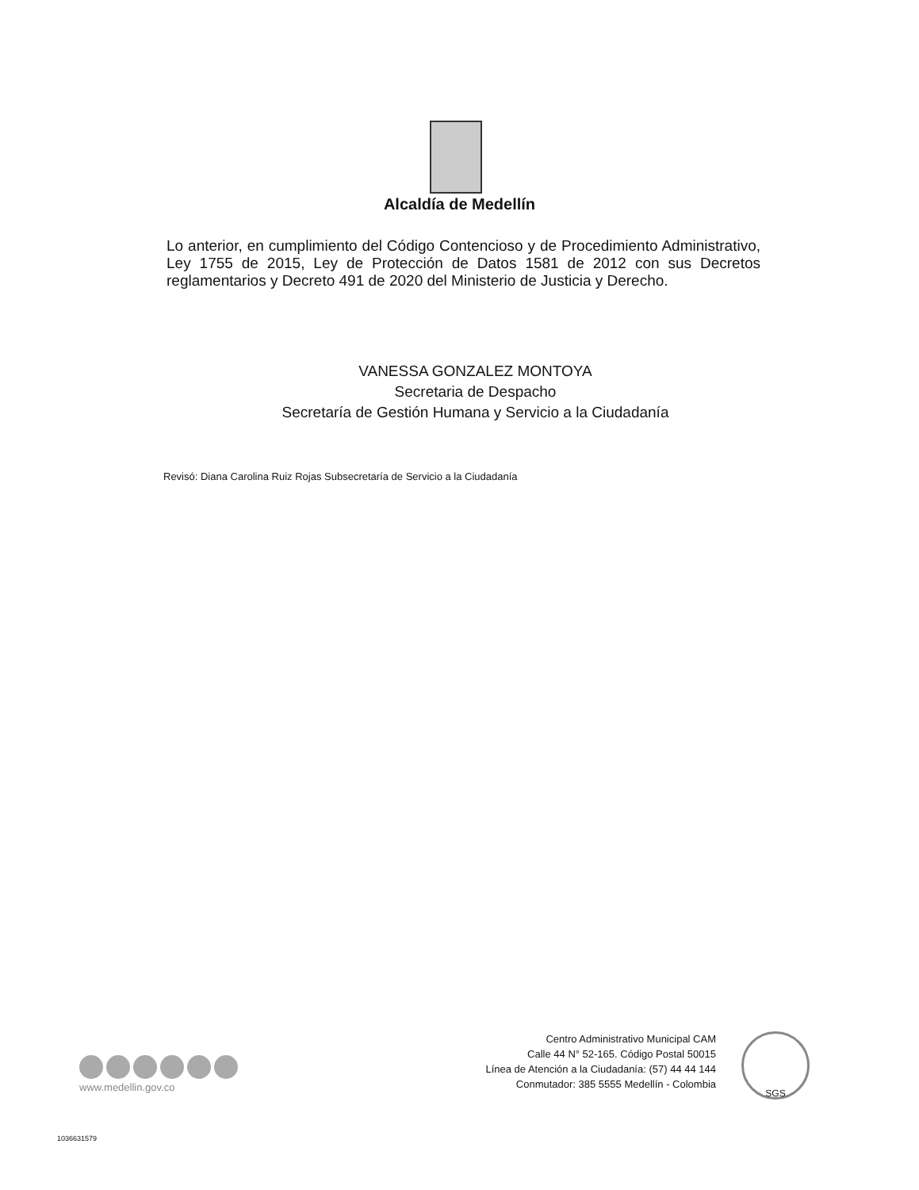Alcaldía de Medellín
Lo anterior, en cumplimiento del Código Contencioso y de Procedimiento Administrativo, Ley 1755 de 2015, Ley de Protección de Datos 1581 de 2012 con sus Decretos reglamentarios y Decreto 491 de 2020 del Ministerio de Justicia y Derecho.
VANESSA GONZALEZ MONTOYA
Secretaria de Despacho
Secretaría de Gestión Humana y Servicio a la Ciudadanía
Revisó: Diana Carolina Ruiz Rojas Subsecretaría de Servicio a la Ciudadanía
www.medellin.gov.co
Centro Administrativo Municipal CAM
Calle 44 N° 52-165. Código Postal 50015
Línea de Atención a la Ciudadanía: (57) 44 44 144
Conmutador: 385 5555 Medellín - Colombia
SGS
1036631579